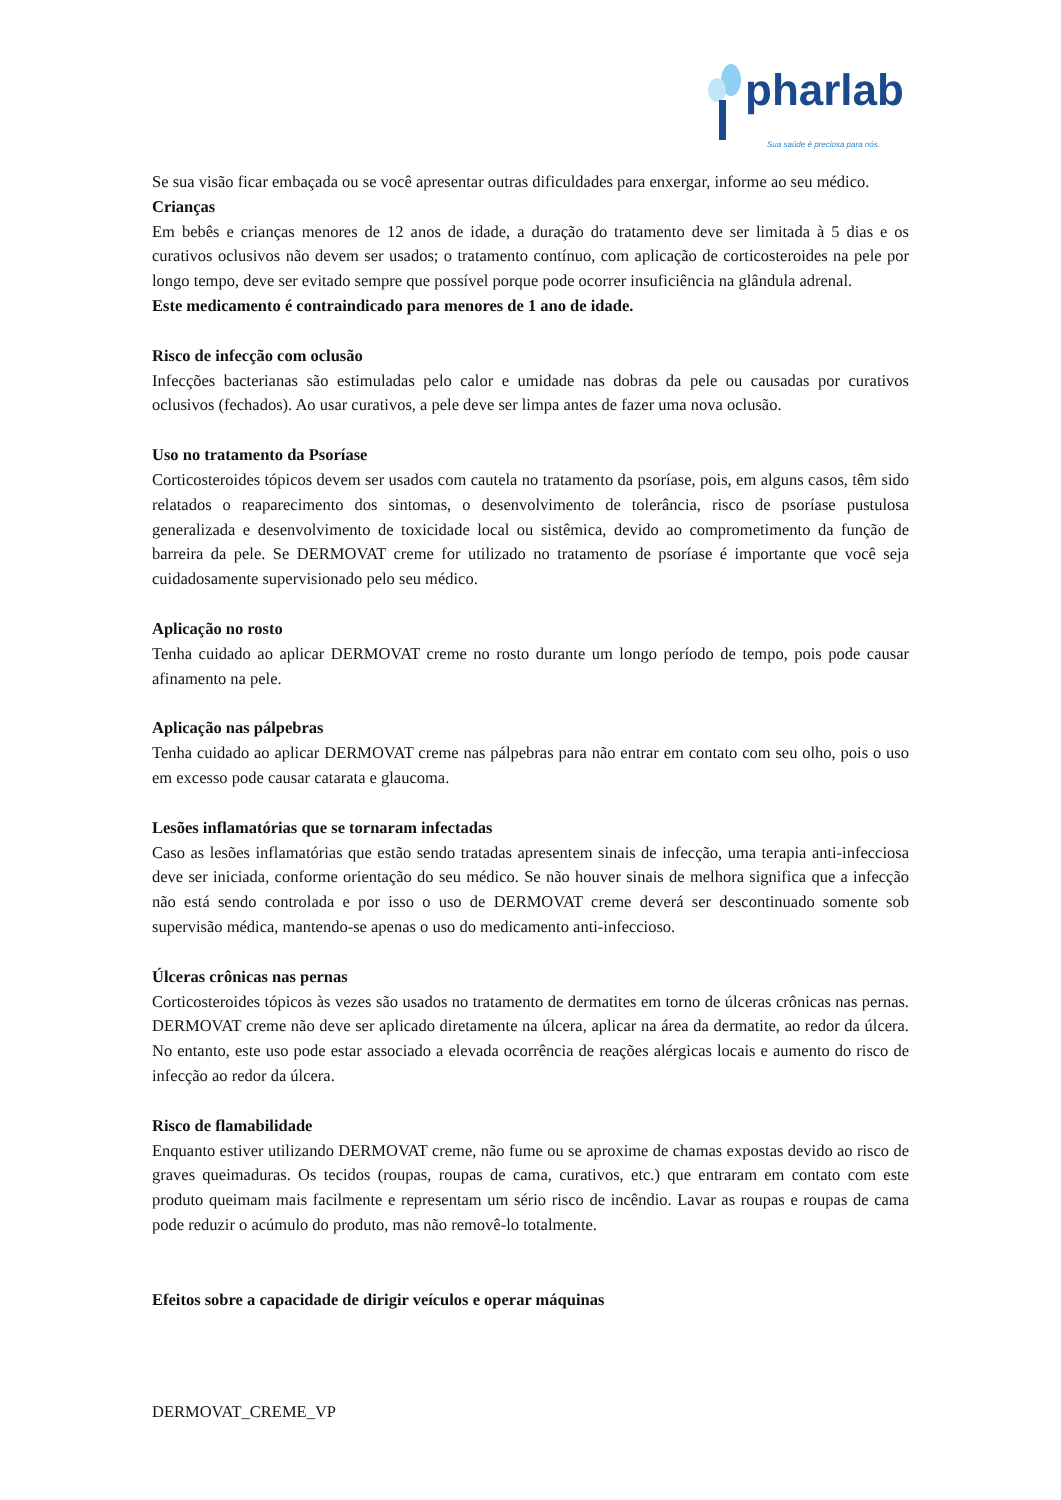pharlab
Sua saúde é preciosa para nós.
Se sua visão ficar embaçada ou se você apresentar outras dificuldades para enxergar, informe ao seu médico.
Crianças
Em bebês e crianças menores de 12 anos de idade, a duração do tratamento deve ser limitada à 5 dias e os curativos oclusivos não devem ser usados; o tratamento contínuo, com aplicação de corticosteroides na pele por longo tempo, deve ser evitado sempre que possível porque pode ocorrer insuficiência na glândula adrenal.
Este medicamento é contraindicado para menores de 1 ano de idade.
Risco de infecção com oclusão
Infecções bacterianas são estimuladas pelo calor e umidade nas dobras da pele ou causadas por curativos oclusivos (fechados). Ao usar curativos, a pele deve ser limpa antes de fazer uma nova oclusão.
Uso no tratamento da Psoríase
Corticosteroides tópicos devem ser usados com cautela no tratamento da psoríase, pois, em alguns casos, têm sido relatados o reaparecimento dos sintomas, o desenvolvimento de tolerância, risco de psoríase pustulosa generalizada e desenvolvimento de toxicidade local ou sistêmica, devido ao comprometimento da função de barreira da pele. Se DERMOVAT creme for utilizado no tratamento de psoríase é importante que você seja cuidadosamente supervisionado pelo seu médico.
Aplicação no rosto
Tenha cuidado ao aplicar DERMOVAT creme no rosto durante um longo período de tempo, pois pode causar afinamento na pele.
Aplicação nas pálpebras
Tenha cuidado ao aplicar DERMOVAT creme nas pálpebras para não entrar em contato com seu olho, pois o uso em excesso pode causar catarata e glaucoma.
Lesões inflamatórias que se tornaram infectadas
Caso as lesões inflamatórias que estão sendo tratadas apresentem sinais de infecção, uma terapia anti-infecciosa deve ser iniciada, conforme orientação do seu médico. Se não houver sinais de melhora significa que a infecção não está sendo controlada e por isso o uso de DERMOVAT creme deverá ser descontinuado somente sob supervisão médica, mantendo-se apenas o uso do medicamento anti-infeccioso.
Úlceras crônicas nas pernas
Corticosteroides tópicos às vezes são usados no tratamento de dermatites em torno de úlceras crônicas nas pernas. DERMOVAT creme não deve ser aplicado diretamente na úlcera, aplicar na área da dermatite, ao redor da úlcera. No entanto, este uso pode estar associado a elevada ocorrência de reações alérgicas locais e aumento do risco de infecção ao redor da úlcera.
Risco de flamabilidade
Enquanto estiver utilizando DERMOVAT creme, não fume ou se aproxime de chamas expostas devido ao risco de graves queimaduras. Os tecidos (roupas, roupas de cama, curativos, etc.) que entraram em contato com este produto queimam mais facilmente e representam um sério risco de incêndio. Lavar as roupas e roupas de cama pode reduzir o acúmulo do produto, mas não removê-lo totalmente.
Efeitos sobre a capacidade de dirigir veículos e operar máquinas
DERMOVAT_CREME_VP